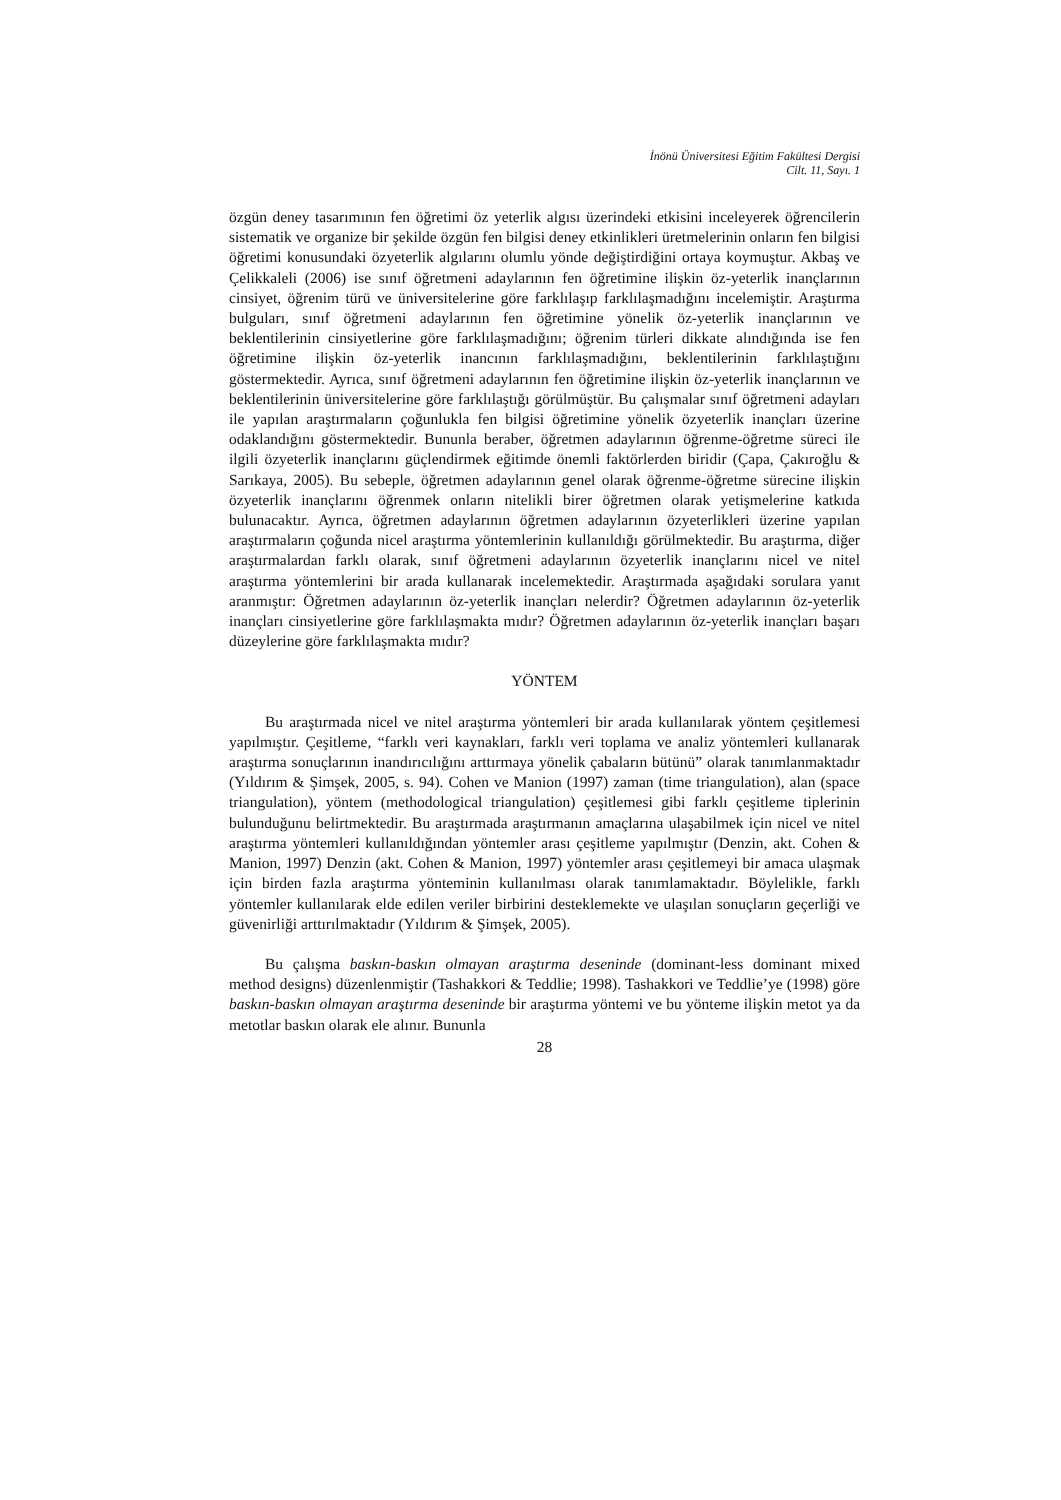İnönü Üniversitesi Eğitim Fakültesi Dergisi
Cilt. 11, Sayı. 1
özgün deney tasarımının fen öğretimi öz yeterlik algısı üzerindeki etkisini inceleyerek öğrencilerin sistematik ve organize bir şekilde özgün fen bilgisi deney etkinlikleri üretmelerinin onların fen bilgisi öğretimi konusundaki özyeterlik algılarını olumlu yönde değiştirdiğini ortaya koymuştur. Akbaş ve Çelikkaleli (2006) ise sınıf öğretmeni adaylarının fen öğretimine ilişkin öz-yeterlik inançlarının cinsiyet, öğrenim türü ve üniversitelerine göre farklılaşıp farklılaşmadığını incelemiştir. Araştırma bulguları, sınıf öğretmeni adaylarının fen öğretimine yönelik öz-yeterlik inançlarının ve beklentilerinin cinsiyetlerine göre farklılaşmadığını; öğrenim türleri dikkate alındığında ise fen öğretimine ilişkin öz-yeterlik inancının farklılaşmadığını, beklentilerinin farklılaştığını göstermektedir. Ayrıca, sınıf öğretmeni adaylarının fen öğretimine ilişkin öz-yeterlik inançlarının ve beklentilerinin üniversitelerine göre farklılaştığı görülmüştür. Bu çalışmalar sınıf öğretmeni adayları ile yapılan araştırmaların çoğunlukla fen bilgisi öğretimine yönelik özyeterlik inançları üzerine odaklandığını göstermektedir. Bununla beraber, öğretmen adaylarının öğrenme-öğretme süreci ile ilgili özyeterlik inançlarını güçlendirmek eğitimde önemli faktörlerden biridir (Çapa, Çakıroğlu & Sarıkaya, 2005). Bu sebeple, öğretmen adaylarının genel olarak öğrenme-öğretme sürecine ilişkin özyeterlik inançlarını öğrenmek onların nitelikli birer öğretmen olarak yetişmelerine katkıda bulunacaktır. Ayrıca, öğretmen adaylarının öğretmen adaylarının özyeterlikleri üzerine yapılan araştırmaların çoğunda nicel araştırma yöntemlerinin kullanıldığı görülmektedir. Bu araştırma, diğer araştırmalardan farklı olarak, sınıf öğretmeni adaylarının özyeterlik inançlarını nicel ve nitel araştırma yöntemlerini bir arada kullanarak incelemektedir. Araştırmada aşağıdaki sorulara yanıt aranmıştır: Öğretmen adaylarının öz-yeterlik inançları nelerdir? Öğretmen adaylarının öz-yeterlik inançları cinsiyetlerine göre farklılaşmakta mıdır? Öğretmen adaylarının öz-yeterlik inançları başarı düzeylerine göre farklılaşmakta mıdır?
YÖNTEM
Bu araştırmada nicel ve nitel araştırma yöntemleri bir arada kullanılarak yöntem çeşitlemesi yapılmıştır. Çeşitleme, “farklı veri kaynakları, farklı veri toplama ve analiz yöntemleri kullanarak araştırma sonuçlarının inandırıcılığını arttırmaya yönelik çabaların bütünü” olarak tanımlanmaktadır (Yıldırım & Şimşek, 2005, s. 94). Cohen ve Manion (1997) zaman (time triangulation), alan (space triangulation), yöntem (methodological triangulation) çeşitlemesi gibi farklı çeşitleme tiplerinin bulunduğunu belirtmektedir. Bu araştırmada araştırmanın amaçlarına ulaşabilmek için nicel ve nitel araştırma yöntemleri kullanıldığından yöntemler arası çeşitleme yapılmıştır (Denzin, akt. Cohen & Manion, 1997) Denzin (akt. Cohen & Manion, 1997) yöntemler arası çeşitlemeyi bir amaca ulaşmak için birden fazla araştırma yönteminin kullanılması olarak tanımlamaktadır. Böylelikle, farklı yöntemler kullanılarak elde edilen veriler birbirini desteklemekte ve ulaşılan sonuçların geçerliği ve güvenirliği arttırılmaktadır (Yıldırım & Şimşek, 2005).
Bu çalışma baskın-baskın olmayan araştırma deseninde (dominant-less dominant mixed method designs) düzenlenmiştir (Tashakkori & Teddlie; 1998). Tashakkori ve Teddlie’ye (1998) göre baskın-baskın olmayan araştırma deseninde bir araştırma yöntemi ve bu yönteme ilişkin metot ya da metotlar baskın olarak ele alınır. Bununla
28